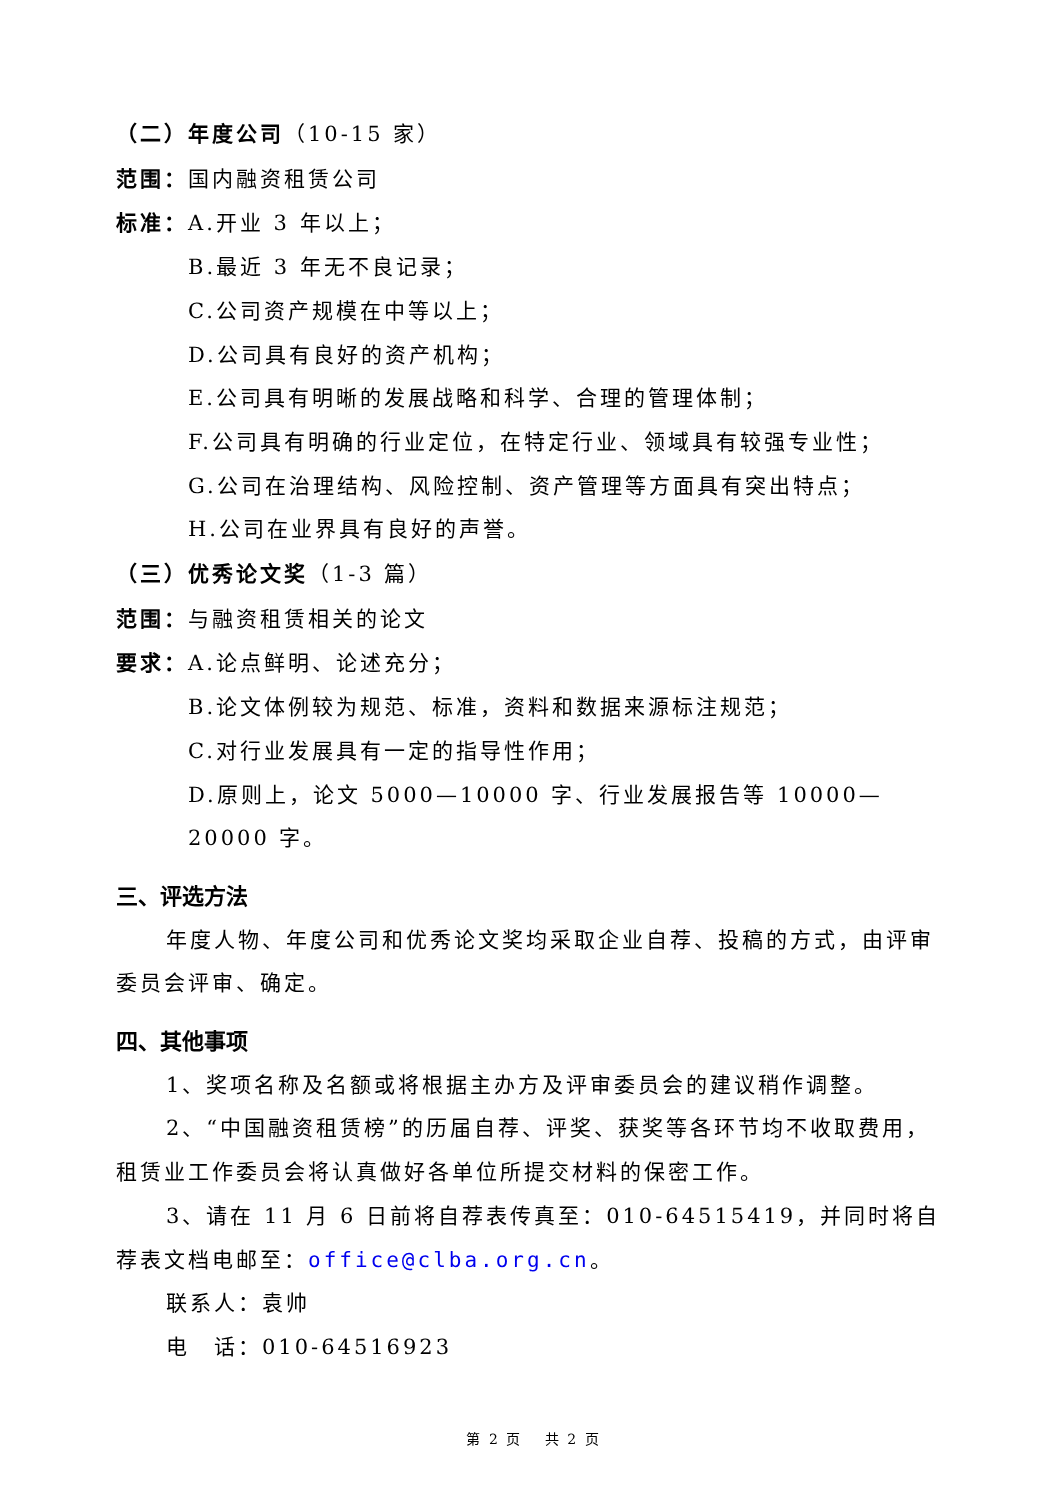（二）年度公司（10-15 家）
范围：国内融资租赁公司
标准：A.开业 3 年以上；
B.最近 3 年无不良记录；
C.公司资产规模在中等以上；
D.公司具有良好的资产机构；
E.公司具有明晰的发展战略和科学、合理的管理体制；
F.公司具有明确的行业定位，在特定行业、领域具有较强专业性；
G.公司在治理结构、风险控制、资产管理等方面具有突出特点；
H.公司在业界具有良好的声誉。
（三）优秀论文奖（1-3 篇）
范围：与融资租赁相关的论文
要求：A.论点鲜明、论述充分；
B.论文体例较为规范、标准，资料和数据来源标注规范；
C.对行业发展具有一定的指导性作用；
D.原则上，论文 5000—10000 字、行业发展报告等 10000—20000 字。
三、评选方法
年度人物、年度公司和优秀论文奖均采取企业自荐、投稿的方式，由评审委员会评审、确定。
四、其他事项
1、奖项名称及名额或将根据主办方及评审委员会的建议稍作调整。
2、“中国融资租赁榜”的历届自荐、评奖、获奖等各环节均不收取费用，租赁业工作委员会将认真做好各单位所提交材料的保密工作。
3、请在 11 月 6 日前将自荐表传真至：010-64515419，并同时将自荐表文档电邮至：office@clba.org.cn。
联系人：袁帅
电　话：010-64516923
第 2 页　 共 2 页